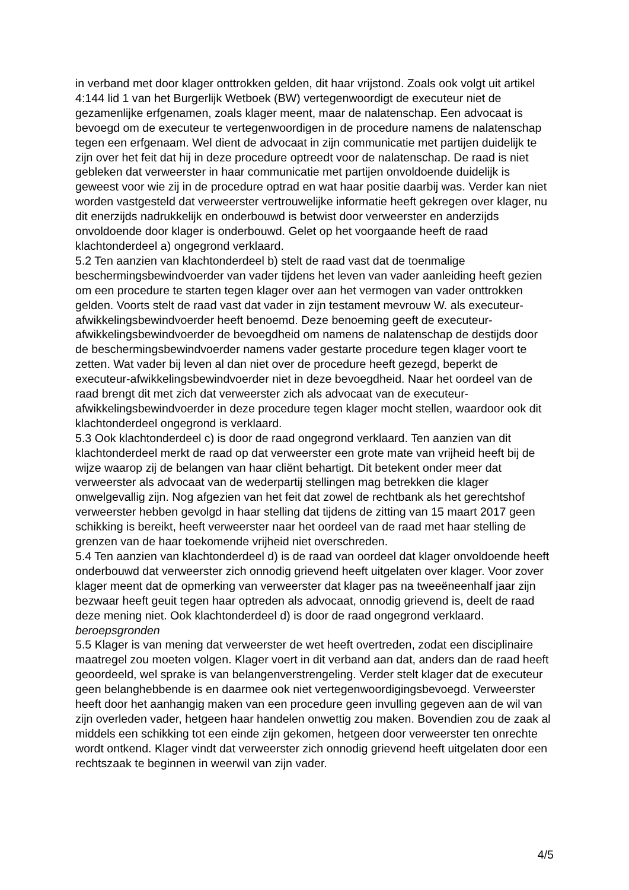in verband met door klager onttrokken gelden, dit haar vrijstond. Zoals ook volgt uit artikel 4:144 lid 1 van het Burgerlijk Wetboek (BW) vertegenwoordigt de executeur niet de gezamenlijke erfgenamen, zoals klager meent, maar de nalatenschap. Een advocaat is bevoegd om de executeur te vertegenwoordigen in de procedure namens de nalatenschap tegen een erfgenaam. Wel dient de advocaat in zijn communicatie met partijen duidelijk te zijn over het feit dat hij in deze procedure optreedt voor de nalatenschap. De raad is niet gebleken dat verweerster in haar communicatie met partijen onvoldoende duidelijk is geweest voor wie zij in de procedure optrad en wat haar positie daarbij was. Verder kan niet worden vastgesteld dat verweerster vertrouwelijke informatie heeft gekregen over klager, nu dit enerzijds nadrukkelijk en onderbouwd is betwist door verweerster en anderzijds onvoldoende door klager is onderbouwd. Gelet op het voorgaande heeft de raad klachtonderdeel a) ongegrond verklaard.
5.2 Ten aanzien van klachtonderdeel b) stelt de raad vast dat de toenmalige beschermingsbewindvoerder van vader tijdens het leven van vader aanleiding heeft gezien om een procedure te starten tegen klager over aan het vermogen van vader onttrokken gelden. Voorts stelt de raad vast dat vader in zijn testament mevrouw W. als executeur-afwikkelingsbewindvoerder heeft benoemd. Deze benoeming geeft de executeur-afwikkelingsbewindvoerder de bevoegdheid om namens de nalatenschap de destijds door de beschermingsbewindvoerder namens vader gestarte procedure tegen klager voort te zetten. Wat vader bij leven al dan niet over de procedure heeft gezegd, beperkt de executeur-afwikkelingsbewindvoerder niet in deze bevoegdheid. Naar het oordeel van de raad brengt dit met zich dat verweerster zich als advocaat van de executeur-afwikkelingsbewindvoerder in deze procedure tegen klager mocht stellen, waardoor ook dit klachtonderdeel ongegrond is verklaard.
5.3 Ook klachtonderdeel c) is door de raad ongegrond verklaard. Ten aanzien van dit klachtonderdeel merkt de raad op dat verweerster een grote mate van vrijheid heeft bij de wijze waarop zij de belangen van haar cliënt behartigt. Dit betekent onder meer dat verweerster als advocaat van de wederpartij stellingen mag betrekken die klager onwelgevallig zijn. Nog afgezien van het feit dat zowel de rechtbank als het gerechtshof verweerster hebben gevolgd in haar stelling dat tijdens de zitting van 15 maart 2017 geen schikking is bereikt, heeft verweerster naar het oordeel van de raad met haar stelling de grenzen van de haar toekomende vrijheid niet overschreden.
5.4 Ten aanzien van klachtonderdeel d) is de raad van oordeel dat klager onvoldoende heeft onderbouwd dat verweerster zich onnodig grievend heeft uitgelaten over klager. Voor zover klager meent dat de opmerking van verweerster dat klager pas na tweeëneenhalf jaar zijn bezwaar heeft geuit tegen haar optreden als advocaat, onnodig grievend is, deelt de raad deze mening niet. Ook klachtonderdeel d) is door de raad ongegrond verklaard.
beroepsgronden
5.5 Klager is van mening dat verweerster de wet heeft overtreden, zodat een disciplinaire maatregel zou moeten volgen. Klager voert in dit verband aan dat, anders dan de raad heeft geoordeeld, wel sprake is van belangenverstrengeling. Verder stelt klager dat de executeur geen belanghebbende is en daarmee ook niet vertegenwoordigingsbevoegd. Verweerster heeft door het aanhangig maken van een procedure geen invulling gegeven aan de wil van zijn overleden vader, hetgeen haar handelen onwettig zou maken. Bovendien zou de zaak al middels een schikking tot een einde zijn gekomen, hetgeen door verweerster ten onrechte wordt ontkend. Klager vindt dat verweerster zich onnodig grievend heeft uitgelaten door een rechtszaak te beginnen in weerwil van zijn vader.
4/5